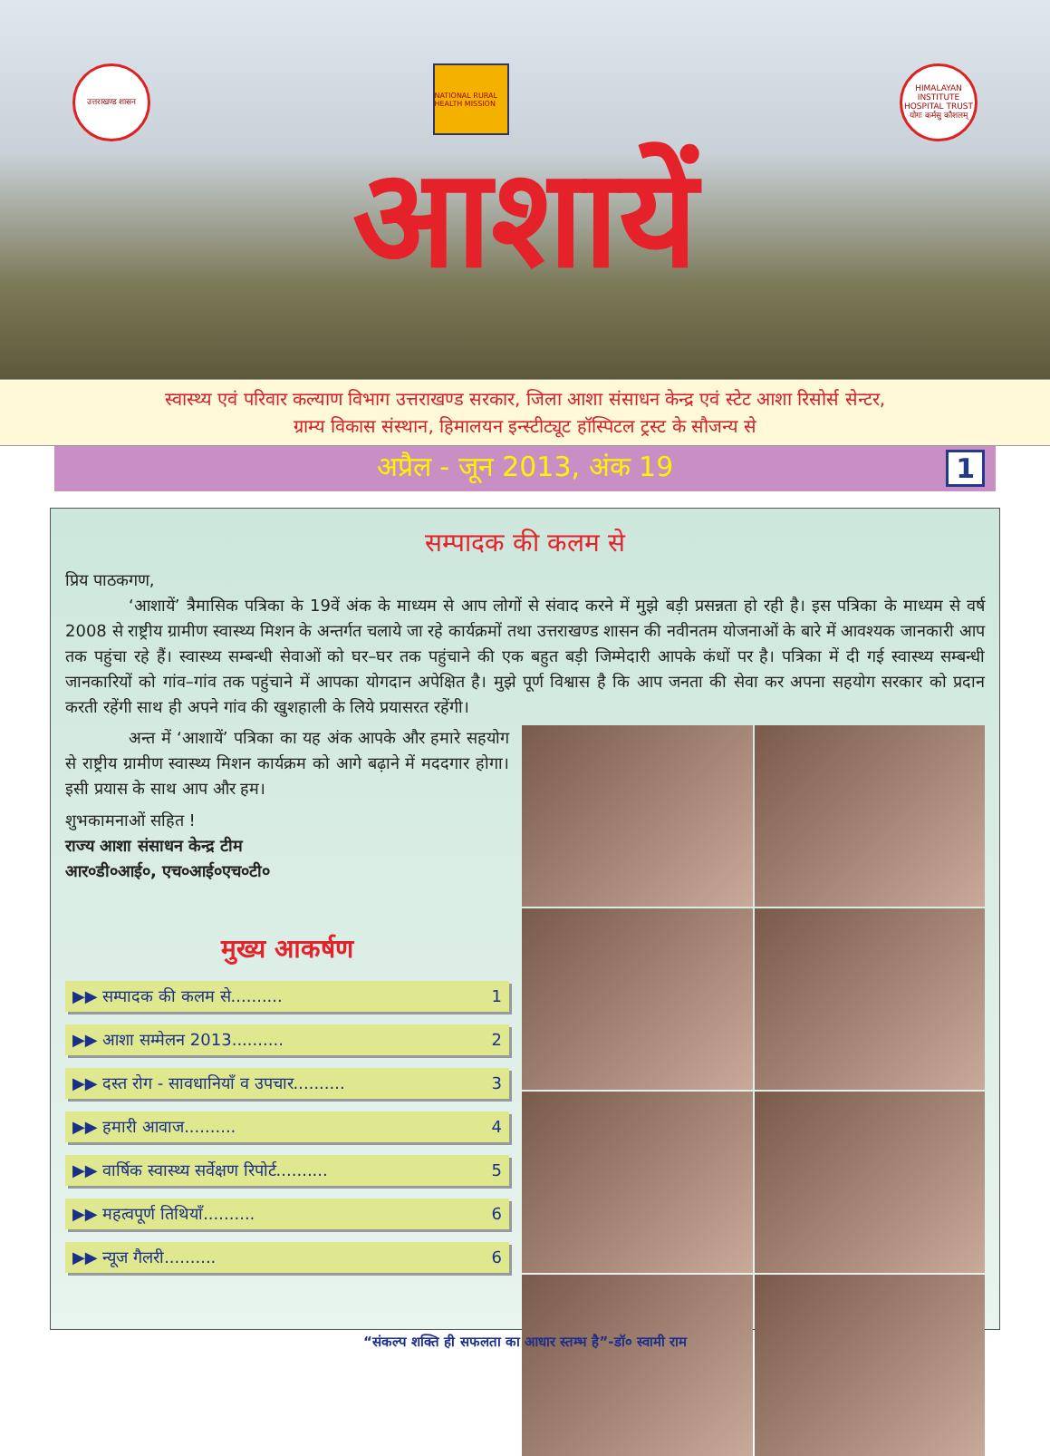उत्तराखण्ड शासन
NATIONAL RURAL HEALTH MISSION
HIMALAYAN INSTITUTE HOSPITAL TRUST
योगः कर्मसु कौशलम्
आशायें
स्वास्थ्य एवं परिवार कल्याण विभाग उत्तराखण्ड सरकार, जिला आशा संसाधन केन्द्र एवं स्टेट आशा रिसोर्स सेन्टर,
ग्राम्य विकास संस्थान, हिमालयन इन्स्टीट्यूट हॉस्पिटल ट्रस्ट के सौजन्य से
अप्रैल - जून 2013, अंक 19 1
सम्पादक की कलम से
प्रिय पाठकगण,
‘आशायें’ त्रैमासिक पत्रिका के 19वें अंक के माध्यम से आप लोगों से संवाद करने में मुझे बड़ी प्रसन्नता हो रही है। इस पत्रिका के माध्यम से वर्ष 2008 से राष्ट्रीय ग्रामीण स्वास्थ्य मिशन के अन्तर्गत चलाये जा रहे कार्यक्रमों तथा उत्तराखण्ड शासन की नवीनतम योजनाओं के बारे में आवश्यक जानकारी आप तक पहुंचा रहे हैं। स्वास्थ्य सम्बन्धी सेवाओं को घर–घर तक पहुंचाने की एक बहुत बड़ी जिम्मेदारी आपके कंधों पर है। पत्रिका में दी गई स्वास्थ्य सम्बन्धी जानकारियों को गांव–गांव तक पहुंचाने में आपका योगदान अपेक्षित है। मुझे पूर्ण विश्वास है कि आप जनता की सेवा कर अपना सहयोग सरकार को प्रदान करती रहेंगी साथ ही अपने गांव की खुशहाली के लिये प्रयासरत रहेंगी।
अन्त में ‘आशायें’ पत्रिका का यह अंक आपके और हमारे सहयोग से राष्ट्रीय ग्रामीण स्वास्थ्य मिशन कार्यक्रम को आगे बढ़ाने में मददगार होगा। इसी प्रयास के साथ आप और हम।
शुभकामनाओं सहित !
राज्य आशा संसाधन केन्द्र टीम
आर०डी०आई०, एच०आई०एच०टी०
मुख्य आकर्षण
▶▶ सम्पादक की कलम से.......... 1
▶▶ आशा सम्मेलन 2013.......... 2
▶▶ दस्त रोग - सावधानियाँ व उपचार.......... 3
▶▶ हमारी आवाज.......... 4
▶▶ वार्षिक स्वास्थ्य सर्वेक्षण रिपोर्ट.......... 5
▶▶ महत्वपूर्ण तिथियाँ.......... 6
▶▶ न्यूज गैलरी.......... 6
“संकल्प शक्ति ही सफलता का आधार स्तम्भ है”-डॉ० स्वामी राम